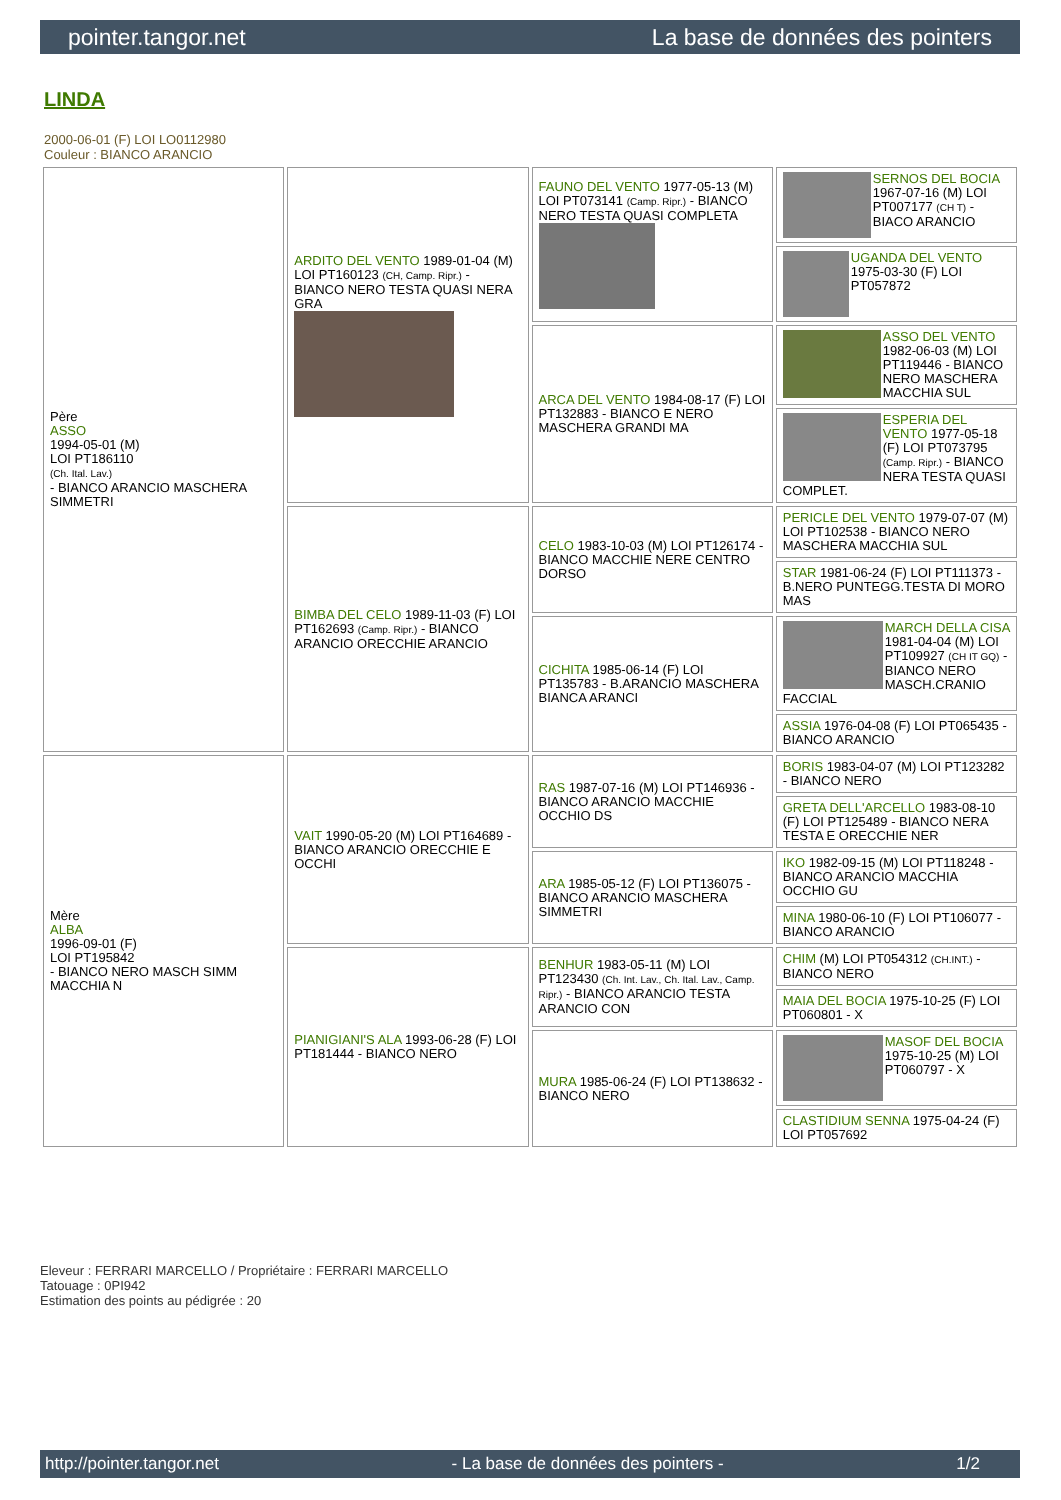pointer.tangor.net La base de données des pointers
LINDA
2000-06-01 (F) LOI LO0112980
Couleur : BIANCO ARANCIO
| Père ASSO 1994-05-01 (M) LOI PT186110 (Ch. Ital. Lav.) - BIANCO ARANCIO MASCHERA SIMMETRI | ARDITO DEL VENTO 1989-01-04 (M) LOI PT160123 (CH, Camp. Ripr.) - BIANCO NERO TESTA QUASI NERA GRA | FAUNO DEL VENTO 1977-05-13 (M) LOI PT073141 (Camp. Ripr.) - BIANCO NERO TESTA QUASI COMPLETA | SERNOS DEL BOCIA 1967-07-16 (M) LOI PT007177 (CH T) - BIACO ARANCIO |
| | | | UGANDA DEL VENTO 1975-03-30 (F) LOI PT057872 |
| | | ARCA DEL VENTO 1984-08-17 (F) LOI PT132883 - BIANCO E NERO MASCHERA GRANDI MA | ASSO DEL VENTO 1982-06-03 (M) LOI PT119446 - BIANCO NERO MASCHERA MACCHIA SUL |
| | | | ESPERIA DEL VENTO 1977-05-18 (F) LOI PT073795 (Camp. Ripr.) - BIANCO NERA TESTA QUASI COMPLET. |
| | BIMBA DEL CELO 1989-11-03 (F) LOI PT162693 (Camp. Ripr.) - BIANCO ARANCIO ORECCHIE ARANCIO | CELO 1983-10-03 (M) LOI PT126174 - BIANCO MACCHIE NERE CENTRO DORSO | PERICLE DEL VENTO 1979-07-07 (M) LOI PT102538 - BIANCO NERO MASCHERA MACCHIA SUL |
| | | | STAR 1981-06-24 (F) LOI PT111373 - B.NERO PUNTEGG.TESTA DI MORO MAS |
| | | CICHITA 1985-06-14 (F) LOI PT135783 - B.ARANCIO MASCHERA BIANCA ARANCI | MARCH DELLA CISA 1981-04-04 (M) LOI PT109927 (CH IT GQ) - BIANCO NERO MASCH.CRANIO FACCIAL |
| | | | ASSIA 1976-04-08 (F) LOI PT065435 - BIANCO ARANCIO |
| Mère ALBA 1996-09-01 (F) LOI PT195842 - BIANCO NERO MASCH SIMM MACCHIA N | VAIT 1990-05-20 (M) LOI PT164689 - BIANCO ARANCIO ORECCHIE E OCCHI | RAS 1987-07-16 (M) LOI PT146936 - BIANCO ARANCIO MACCHIE OCCHIO DS | BORIS 1983-04-07 (M) LOI PT123282 - BIANCO NERO |
| | | | GRETA DELL'ARCELLO 1983-08-10 (F) LOI PT125489 - BIANCO NERA TESTA E ORECCHIE NER |
| | | ARA 1985-05-12 (F) LOI PT136075 - BIANCO ARANCIO MASCHERA SIMMETRI | IKO 1982-09-15 (M) LOI PT118248 - BIANCO ARANCIO MACCHIA OCCHIO GU |
| | | | MINA 1980-06-10 (F) LOI PT106077 - BIANCO ARANCIO |
| | PIANIGIANI'S ALA 1993-06-28 (F) LOI PT181444 - BIANCO NERO | BENHUR 1983-05-11 (M) LOI PT123430 (Ch. Int. Lav., Ch. Ital. Lav., Camp. Ripr.) - BIANCO ARANCIO TESTA ARANCIO CON | CHIM (M) LOI PT054312 (CH.INT.) - BIANCO NERO |
| | | | MAIA DEL BOCIA 1975-10-25 (F) LOI PT060801 - X |
| | | MURA 1985-06-24 (F) LOI PT138632 - BIANCO NERO | MASOF DEL BOCIA 1975-10-25 (M) LOI PT060797 - X |
| | | | CLASTIDIUM SENNA 1975-04-24 (F) LOI PT057692 |
Eleveur : FERRARI MARCELLO / Propriétaire : FERRARI MARCELLO
Tatouage : 0PI942
Estimation des points au pédigrée : 20
http://pointer.tangor.net - La base de données des pointers - 1/2